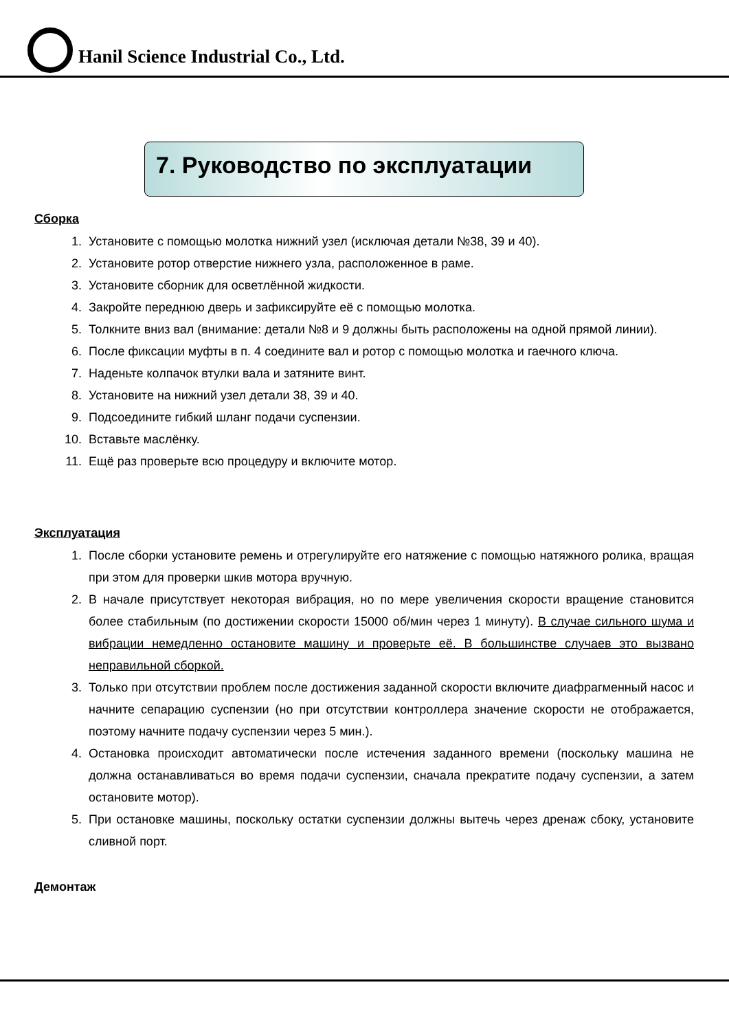Hanil Science Industrial Co., Ltd.
7. Руководство по эксплуатации
Сборка
1. Установите с помощью молотка нижний узел (исключая детали №38, 39 и 40).
2. Установите ротор отверстие нижнего узла, расположенное в раме.
3. Установите сборник для осветлённой жидкости.
4. Закройте переднюю дверь и зафиксируйте её с помощью молотка.
5. Толкните вниз вал (внимание: детали №8 и 9 должны быть расположены на одной прямой линии).
6. После фиксации муфты в п. 4 соедините вал и ротор с помощью молотка и гаечного ключа.
7. Наденьте колпачок втулки вала и затяните винт.
8. Установите на нижний узел детали 38, 39 и 40.
9. Подсоедините гибкий шланг подачи суспензии.
10. Вставьте маслёнку.
11. Ещё раз проверьте всю процедуру и включите мотор.
Эксплуатация
1. После сборки установите ремень и отрегулируйте его натяжение с помощью натяжного ролика, вращая при этом для проверки шкив мотора вручную.
2. В начале присутствует некоторая вибрация, но по мере увеличения скорости вращение становится более стабильным (по достижении скорости 15000 об/мин через 1 минуту). В случае сильного шума и вибрации немедленно остановите машину и проверьте её. В большинстве случаев это вызвано неправильной сборкой.
3. Только при отсутствии проблем после достижения заданной скорости включите диафрагменный насос и начните сепарацию суспензии (но при отсутствии контроллера значение скорости не отображается, поэтому начните подачу суспензии через 5 мин.).
4. Остановка происходит автоматически после истечения заданного времени (поскольку машина не должна останавливаться во время подачи суспензии, сначала прекратите подачу суспензии, а затем остановите мотор).
5. При остановке машины, поскольку остатки суспензии должны вытечь через дренаж сбоку, установите сливной порт.
Демонтаж